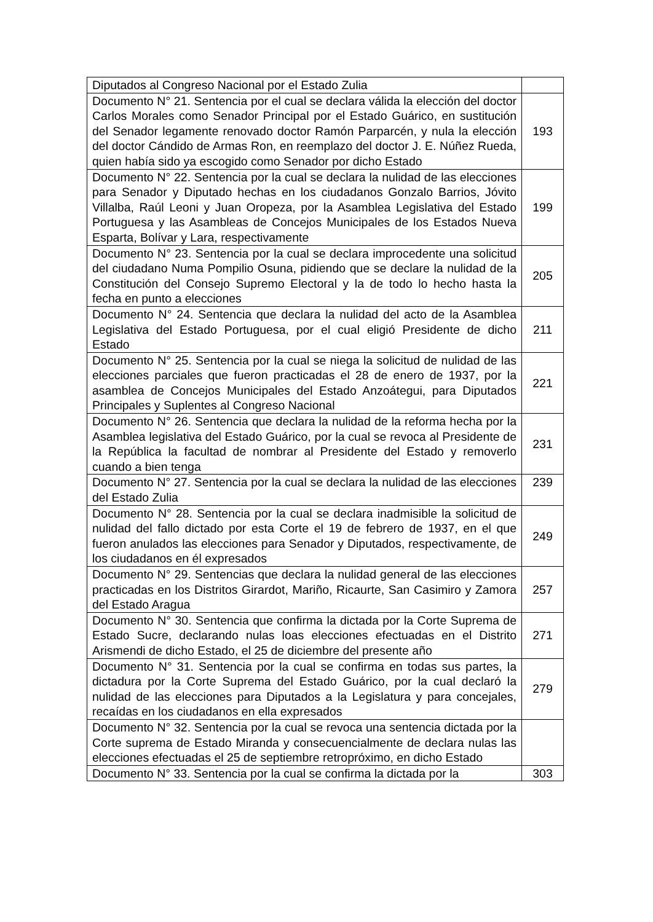| Diputados al Congreso Nacional por el Estado Zulia | |
| Documento N° 21. Sentencia por el cual se declara válida la elección del doctor Carlos Morales como Senador Principal por el Estado Guárico, en sustitución del Senador legamente renovado doctor Ramón Parparcén, y nula la elección del doctor Cándido de Armas Ron, en reemplazo del doctor J. E. Núñez Rueda, quien había sido ya escogido como Senador por dicho Estado | 193 |
| Documento N° 22. Sentencia por la cual se declara la nulidad de las elecciones para Senador y Diputado hechas en los ciudadanos Gonzalo Barrios, Jóvito Villalba, Raúl Leoni y Juan Oropeza, por la Asamblea Legislativa del Estado Portuguesa y las Asambleas de Concejos Municipales de los Estados Nueva Esparta, Bolívar y Lara, respectivamente | 199 |
| Documento N° 23. Sentencia por la cual se declara improcedente una solicitud del ciudadano Numa Pompilio Osuna, pidiendo que se declare la nulidad de la Constitución del Consejo Supremo Electoral y la de todo lo hecho hasta la fecha en punto a elecciones | 205 |
| Documento N° 24. Sentencia que declara la nulidad del acto de la Asamblea Legislativa del Estado Portuguesa, por el cual eligió Presidente de dicho Estado | 211 |
| Documento N° 25. Sentencia por la cual se niega la solicitud de nulidad de las elecciones parciales que fueron practicadas el 28 de enero de 1937, por la asamblea de Concejos Municipales del Estado Anzoátegui, para Diputados Principales y Suplentes al Congreso Nacional | 221 |
| Documento N° 26. Sentencia que declara la nulidad de la reforma hecha por la Asamblea legislativa del Estado Guárico, por la cual se revoca al Presidente de la República la facultad de nombrar al Presidente del Estado y removerlo cuando a bien tenga | 231 |
| Documento N° 27. Sentencia por la cual se declara la nulidad de las elecciones del Estado Zulia | 239 |
| Documento N° 28. Sentencia por la cual se declara inadmisible la solicitud de nulidad del fallo dictado por esta Corte el 19 de febrero de 1937, en el que fueron anulados las elecciones para Senador y Diputados, respectivamente, de los ciudadanos en él expresados | 249 |
| Documento N° 29. Sentencias que declara la nulidad general de las elecciones practicadas en los Distritos Girardot, Mariño, Ricaurte, San Casimiro y Zamora del Estado Aragua | 257 |
| Documento N° 30. Sentencia que confirma la dictada por la Corte Suprema de Estado Sucre, declarando nulas loas elecciones efectuadas en el Distrito Arismendi de dicho Estado, el 25 de diciembre del presente año | 271 |
| Documento N° 31. Sentencia por la cual se confirma en todas sus partes, la dictadura por la Corte Suprema del Estado Guárico, por la cual declaró la nulidad de las elecciones para Diputados a la Legislatura y para concejales, recaídas en los ciudadanos en ella expresados | 279 |
| Documento N° 32. Sentencia por la cual se revoca una sentencia dictada por la Corte suprema de Estado Miranda y consecuencialmente de declara nulas las elecciones efectuadas el 25 de septiembre retropróximo, en dicho Estado | |
| Documento N° 33. Sentencia por la cual se confirma la dictada por la | 303 |